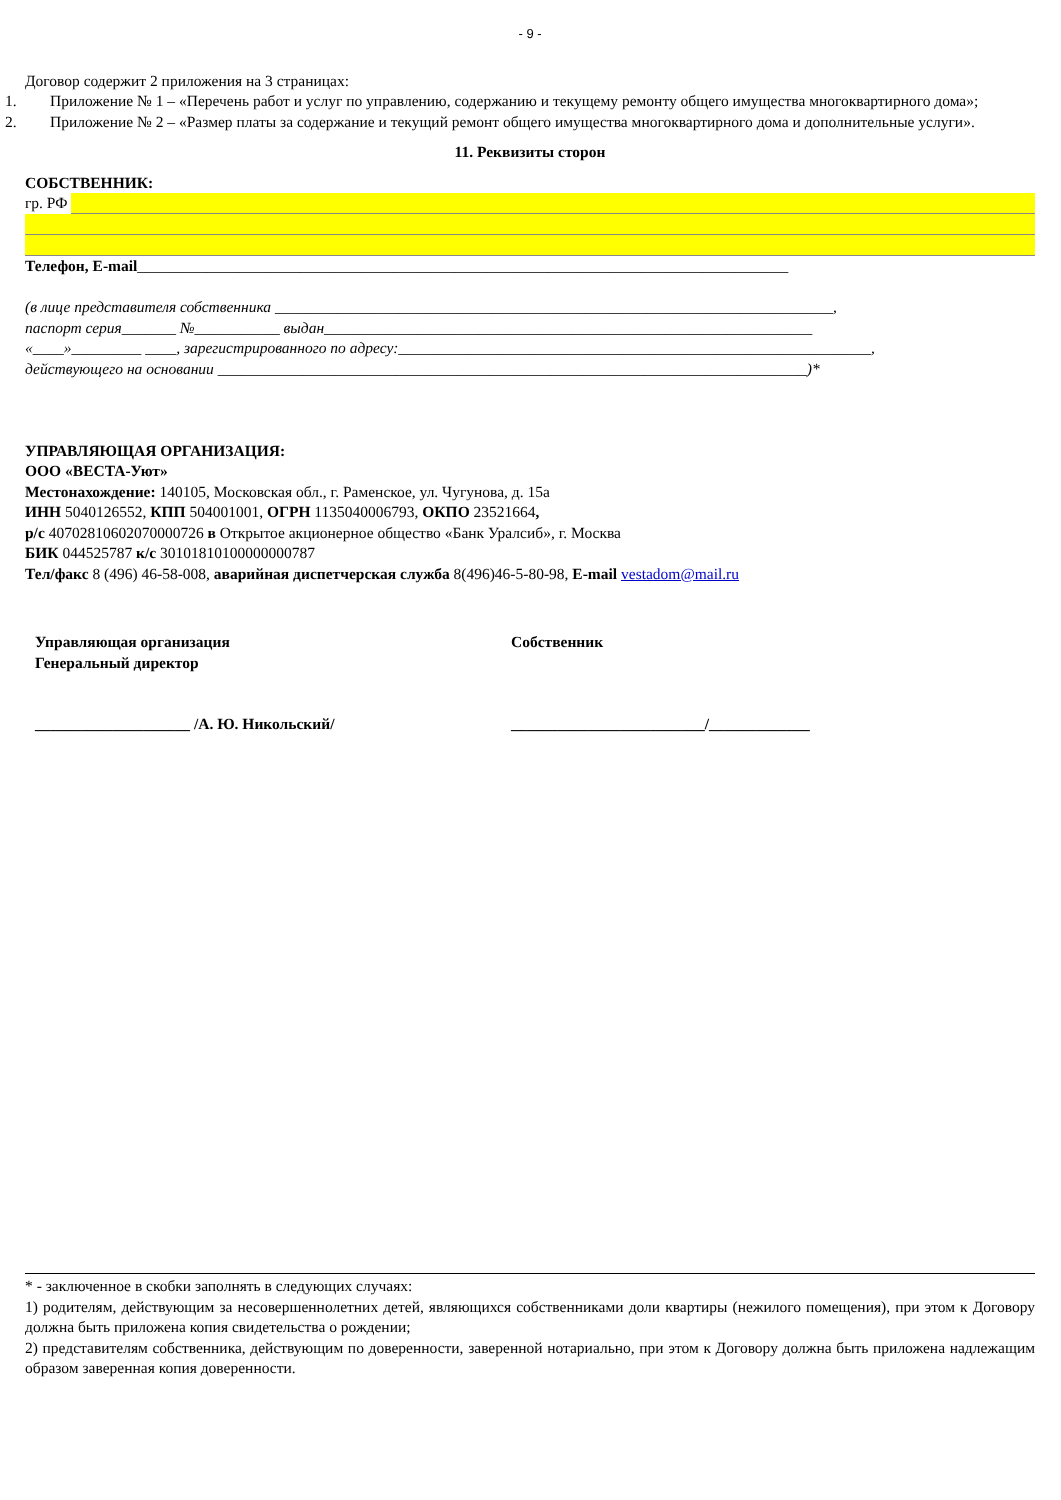- 9 -
Договор содержит 2 приложения на 3 страницах:
1. Приложение № 1 – «Перечень работ и услуг по управлению, содержанию и текущему ремонту общего имущества многоквартирного дома»;
2. Приложение № 2 – «Размер платы за содержание и текущий ремонт общего имущества многоквартирного дома и дополнительные услуги».
11. Реквизиты сторон
СОБСТВЕННИК:
гр. РФ
Телефон, E-mail____________________________________________________________________________________
(в лице представителя собственника ________________________________________________________________________,
паспорт серия_______ №___________ выдан_______________________________________________________________
«____»_________ ____, зарегистрированного по адресу:_____________________________________________________________,
действующего на основании ____________________________________________________________________________)*
УПРАВЛЯЮЩАЯ ОРГАНИЗАЦИЯ:
ООО «ВЕСТА-Уют»
Местонахождение: 140105, Московская обл., г. Раменское, ул. Чугунова, д. 15а
ИНН 5040126552, КПП 504001001, ОГРН 1135040006793, ОКПО 23521664,
р/с 40702810602070000726 в Открытое акционерное общество «Банк Уралсиб», г. Москва
БИК 044525787 к/с 30101810100000000787
Тел/факс 8 (496) 46-58-008, аварийная диспетчерская служба 8(496)46-5-80-98, E-mail vestadom@mail.ru
Управляющая организация
Генеральный директор
____________________ /А. Ю. Никольский/
Собственник
_________________________/_____________
* - заключенное в скобки заполнять в следующих случаях:
1) родителям, действующим за несовершеннолетних детей, являющихся собственниками доли квартиры (нежилого помещения), при этом к Договору должна быть приложена копия свидетельства о рождении;
2) представителям собственника, действующим по доверенности, заверенной нотариально, при этом к Договору должна быть приложена надлежащим образом заверенная копия доверенности.